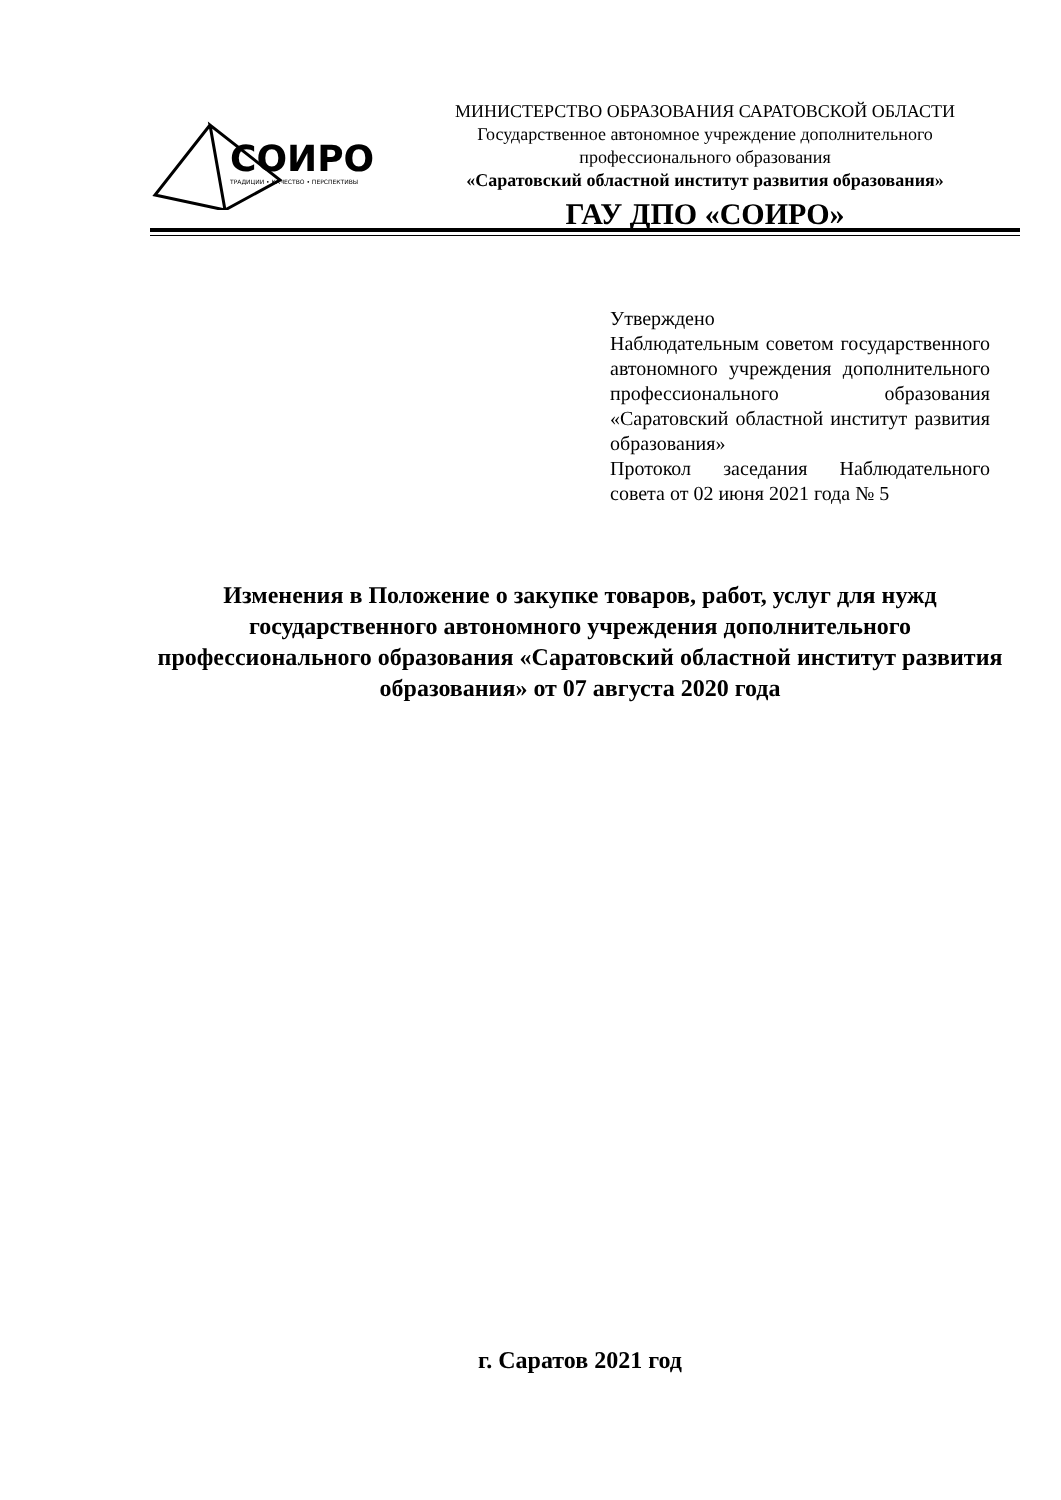СОИРО
ТРАДИЦИИ • КАЧЕСТВО • ПЕРСПЕКТИВЫ
МИНИСТЕРСТВО ОБРАЗОВАНИЯ САРАТОВСКОЙ ОБЛАСТИ
Государственное автономное учреждение дополнительного
профессионального образования
«Саратовский областной институт развития образования»
ГАУ ДПО «СОИРО»
Утверждено
Наблюдательным советом государственного автономного учреждения дополнительного профессионального образования «Саратовский областной институт развития образования»
Протокол заседания Наблюдательного совета от 02 июня 2021 года № 5
Изменения в Положение о закупке товаров, работ, услуг для нужд государственного автономного учреждения дополнительного профессионального образования «Саратовский областной институт развития образования» от 07 августа 2020 года
г. Саратов 2021 год